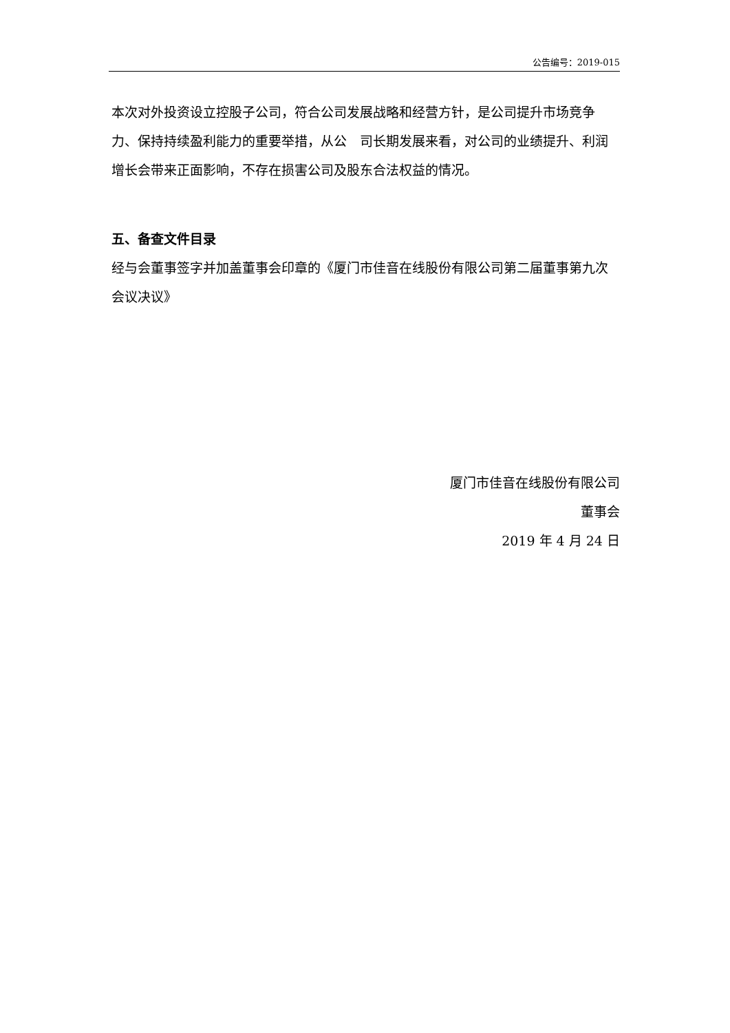公告编号：2019-015
本次对外投资设立控股子公司，符合公司发展战略和经营方针，是公司提升市场竞争力、保持持续盈利能力的重要举措，从公　司长期发展来看，对公司的业绩提升、利润增长会带来正面影响，不存在损害公司及股东合法权益的情况。
五、备查文件目录
经与会董事签字并加盖董事会印章的《厦门市佳音在线股份有限公司第二届董事第九次会议决议》
厦门市佳音在线股份有限公司
董事会
2019 年 4 月 24 日